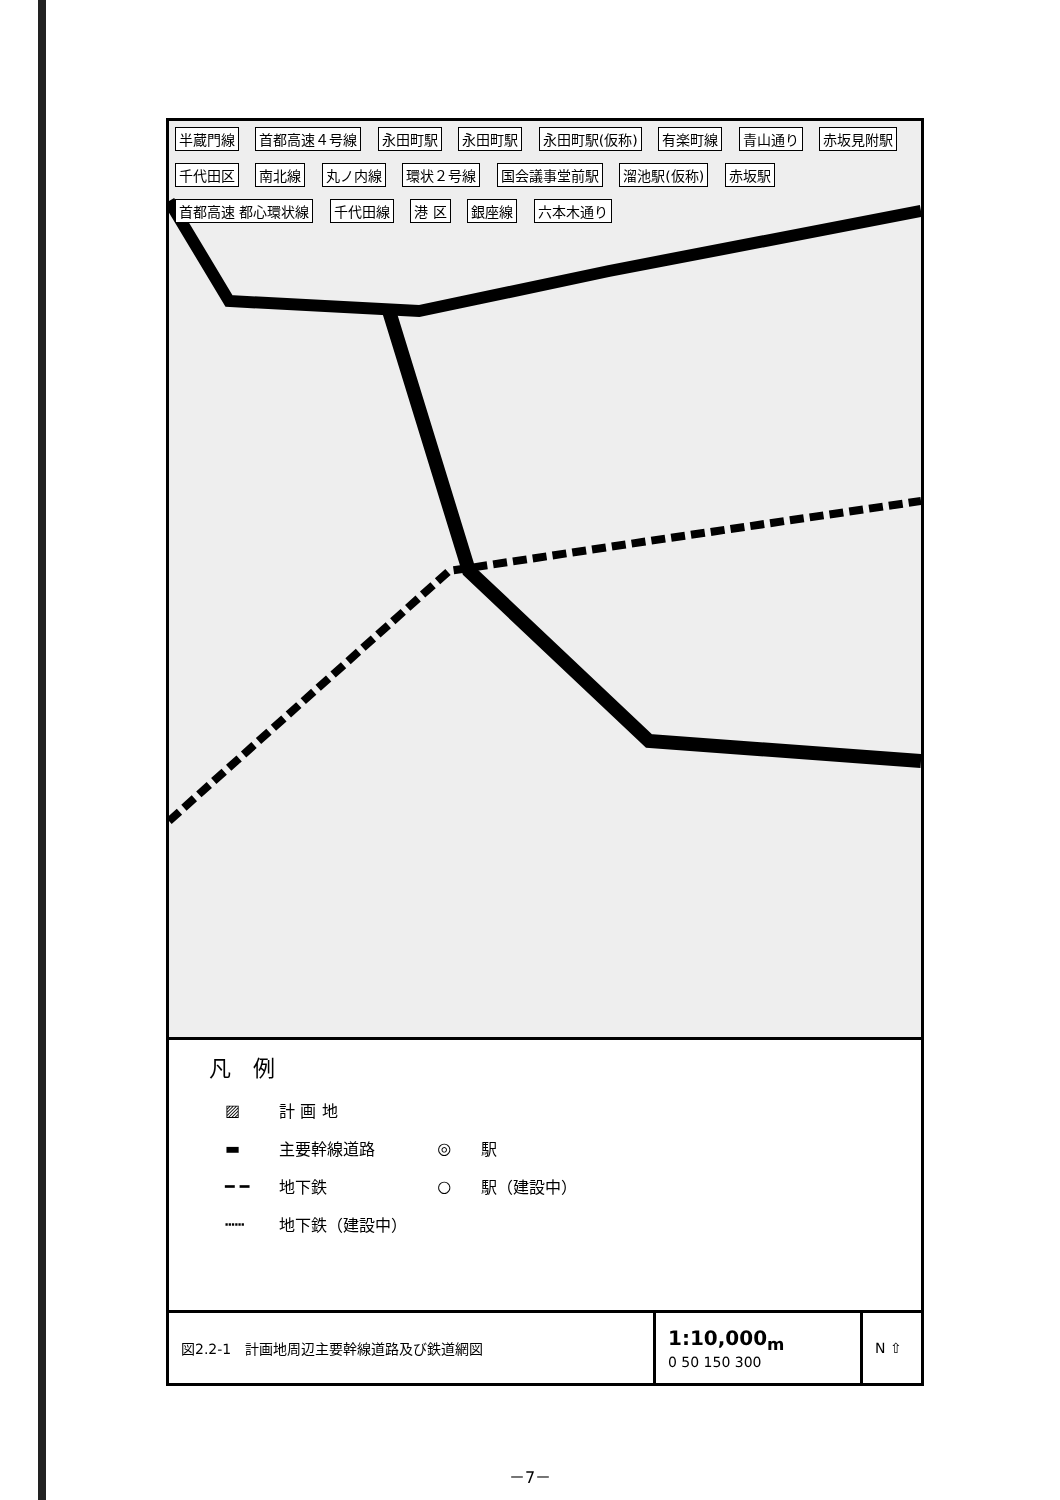半蔵門線 首都高速４号線 永田町駅 永田町駅 永田町駅(仮称) 有楽町線 青山通り 赤坂見附駅 千代田区 南北線 丸ノ内線 環状２号線 国会議事堂前駅 溜池駅(仮称) 赤坂駅 首都高速 都心環状線 千代田線 港 区 銀座線 六本木通り
凡　例
| ▨ | 計 画 地 | | |
| ▬ | 主要幹線道路 | ◎ | 駅 |
| ━ ━ | 地下鉄 | ○ | 駅（建設中） |
| ┅┅ | 地下鉄（建設中） | | |
図2.2-1　計画地周辺主要幹線道路及び鉄道網図
1:10,000<sub>m</sub>
0 50 150 300
N ⇧
－7－